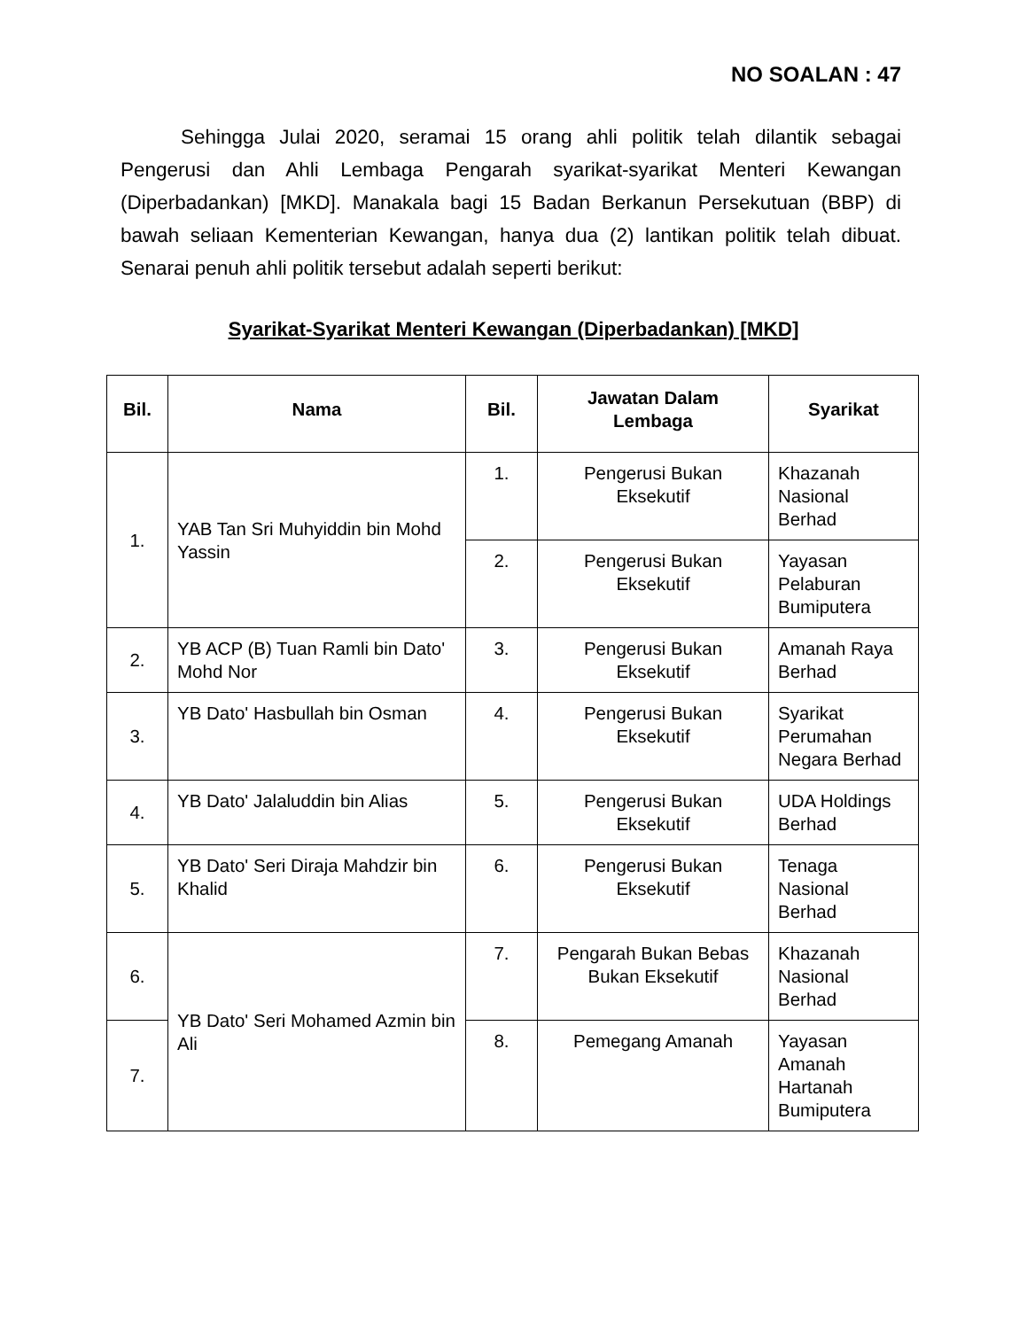NO SOALAN : 47
Sehingga Julai 2020, seramai 15 orang ahli politik telah dilantik sebagai Pengerusi dan Ahli Lembaga Pengarah syarikat-syarikat Menteri Kewangan (Diperbadankan) [MKD]. Manakala bagi 15 Badan Berkanun Persekutuan (BBP) di bawah seliaan Kementerian Kewangan, hanya dua (2) lantikan politik telah dibuat. Senarai penuh ahli politik tersebut adalah seperti berikut:
Syarikat-Syarikat Menteri Kewangan (Diperbadankan) [MKD]
| Bil. | Nama | Bil. | Jawatan Dalam Lembaga | Syarikat |
| --- | --- | --- | --- | --- |
| 1. | YAB Tan Sri Muhyiddin bin Mohd Yassin | 1. | Pengerusi Bukan Eksekutif | Khazanah Nasional Berhad |
| | | 2. | Pengerusi Bukan Eksekutif | Yayasan Pelaburan Bumiputera |
| 2. | YB ACP (B) Tuan Ramli bin Dato' Mohd Nor | 3. | Pengerusi Bukan Eksekutif | Amanah Raya Berhad |
| 3. | YB Dato' Hasbullah bin Osman | 4. | Pengerusi Bukan Eksekutif | Syarikat Perumahan Negara Berhad |
| 4. | YB Dato' Jalaluddin bin Alias | 5. | Pengerusi Bukan Eksekutif | UDA Holdings Berhad |
| 5. | YB Dato' Seri Diraja Mahdzir bin Khalid | 6. | Pengerusi Bukan Eksekutif | Tenaga Nasional Berhad |
| 6. | YB Dato' Seri Mohamed Azmin bin Ali | 7. | Pengarah Bukan Bebas Bukan Eksekutif | Khazanah Nasional Berhad |
| 7. | | 8. | Pemegang Amanah | Yayasan Amanah Hartanah Bumiputera |